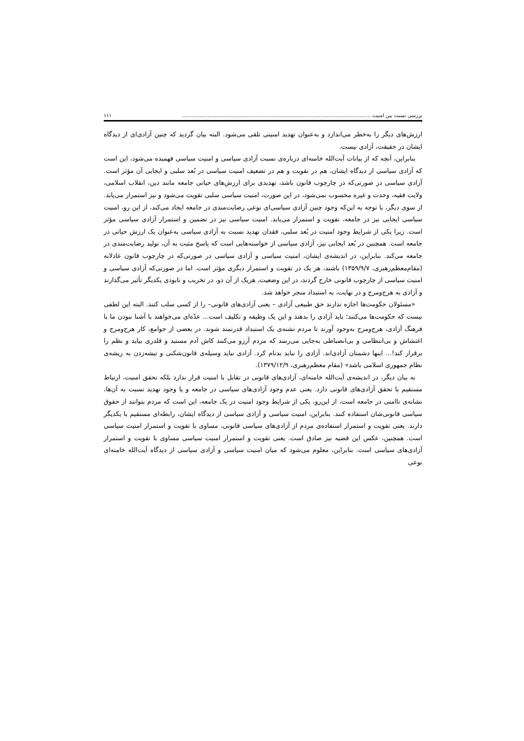بررسی نسبت بین امنیت ........................................................................................................................ ۱۱۱
ارزش‌های دیگر را به‌خطر می‌اندازد و به‌عنوان تهدید امنیتی تلقی می‌شود. البته بیان گردید که چنین آزادی‌ای از دیدگاه ایشان در حقیقت، آزادی نیست.
بنابراین، آنچه که از بیانات آیت‌الله خامنه‌ای درباره‌ی نسبت آزادی سیاسی و امنیت سیاسی فهمیده می‌شود، این است که آزادی سیاسی از دیدگاه ایشان، هم در تقویت و هم در تضعیف امنیت سیاسی در بُعد سلبی و ایجابی آن مؤثر است. آزادی سیاسی در صورتی‌که در چارچوب قانون باشد، تهدیدی برای ارزش‌های حیاتی جامعه مانند دین، انقلاب اسلامی، ولایت فقیه، وحدت و غیره محسوب نمی‌شود، در این صورت، امنیت سیاسی سلبی تقویت می‌شود و نیز استمرار می‌یابد. از سوی دیگر، با توجه به این‌که وجود چنین آزادی سیاسی‌ای نوعی رضایت‌مندی در جامعه ایجاد می‌کند، از این رو، امنیت سیاسی ایجابی نیز در جامعه، تقویت و استمرار می‌یابد. امنیت سیاسی نیز در تضمین و استمرار آزادی سیاسی مؤثر است. زیرا یکی از شرایط وجود امنیت در بُعد سلبی، فقدان تهدید نسبت به آزادی سیاسی به‌عنوان یک ارزش حیاتی در جامعه است. همچنین در بُعد ایجابی نیز، آزادی سیاسی از خواسته‌هایی است که پاسخ مثبت به آن، تولید رضایت‌مندی در جامعه می‌کند. بنابراین، در اندیشه‌ی ایشان، امنیت سیاسی و آزادی سیاسی در صورتی‌که در چارچوب قانون عادلانه (مقام‌معظم‌رهبری، ۱۳۵۹/۹/۷) باشند، هر یک در تقویت و استمرار دیگری مؤثر است. اما در صورتی‌که آزادی سیاسی و امنیت سیاسی از چارچوب قانونی خارج گردند، در این وضعیت، هریک از آن دو، در تخریب و نابودی یکدیگر تأثیر می‌گذارند و آزادی به هرج‌ومرج و در نهایت، به استبداد منجر خواهد شد.
«مسئولان حکومت‌ها اجازه ندارند حق طبیعی آزادی – یعنی آزادی‌های قانونی– را از کسی سلب کنند. البته این لطفی نیست که حکومت‌ها می‌کنند؛ باید آزادی را بدهند و این یک وظیفه و تکلیف است... عدّه‌ای می‌خواهند با آشنا نبودن ما با فرهنگ آزادی، هرج‌ومرج به‌وجود آورند تا مردم تشنه‌ی یک استبداد قدرتمند شوند. در بعضی از جوامع، کار هرج‌ومرج و اغتشاش و بی‌انتظامی و بی‌انضباطی به‌جایی می‌رسد که مردم آرزو می‌کنند کاش آدم مستبد و قلدری بیاید و نظم را برقرار کند!... اینها دشمنان آزادی‌اند. آزادی را نباید بدنام کرد. آزادی نباید وسیله‌ی قانون‌شکنی و تیشه‌زدن به ریشه‌ی نظام جمهوری اسلامی باشد» (مقام معظم‌رهبری، ۱۳۷۹/۱۲/۹).
به بیان دیگر، در اندیشه‌ی آیت‌الله خامنه‌ای، آزادی‌های قانونی در تقابل با امنیت قرار ندارد بلکه تحقق امنیت، ارتباط مستقیم با تحقق آزادی‌های قانونی دارد. یعنی عدم وجود آزادی‌های سیاسی در جامعه و یا وجود تهدید نسبت به آن‌ها، نشانه‌ی ناامنی در جامعه است، از این‌رو، یکی از شرایط وجود امنیت در یک جامعه، این است که مردم بتوانند از حقوق سیاسی قانونی‌شان استفاده کنند. بنابراین، امنیت سیاسی و آزادی سیاسی از دیدگاه ایشان، رابطه‌ای مستقیم با یکدیگر دارند. یعنی تقویت و استمرار استفاده‌ی مردم از آزادی‌های سیاسی قانونی، مساوی با تقویت و استمرار امنیت سیاسی است. همچنین، عکس این قضیه نیز صادق است. یعنی تقویت و استمرار امنیت سیاسی مساوی با تقویت و استمرار آزادی‌های سیاسی است. بنابراین، معلوم می‌شود که میان امنیت سیاسی و آزادی سیاسی از دیدگاه آیت‌الله خامنه‌ای نوعی